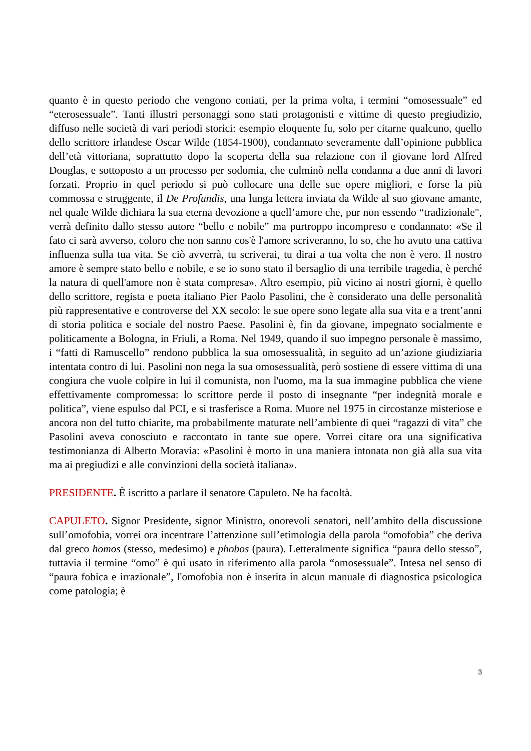quanto è in questo periodo che vengono coniati, per la prima volta, i termini “omosessuale” ed “eterosessuale”. Tanti illustri personaggi sono stati protagonisti e vittime di questo pregiudizio, diffuso nelle società di vari periodi storici: esempio eloquente fu, solo per citarne qualcuno, quello dello scrittore irlandese Oscar Wilde (1854-1900), condannato severamente dall’opinione pubblica dell’età vittoriana, soprattutto dopo la scoperta della sua relazione con il giovane lord Alfred Douglas, e sottoposto a un processo per sodomia, che culminò nella condanna a due anni di lavori forzati. Proprio in quel periodo si può collocare una delle sue opere migliori, e forse la più commossa e struggente, il De Profundis, una lunga lettera inviata da Wilde al suo giovane amante, nel quale Wilde dichiara la sua eterna devozione a quell’amore che, pur non essendo “tradizionale", verrà definito dallo stesso autore “bello e nobile” ma purtroppo incompreso e condannato: «Se il fato ci sarà avverso, coloro che non sanno cos'è l'amore scriveranno, lo so, che ho avuto una cattiva influenza sulla tua vita. Se ciò avverrà, tu scriverai, tu dirai a tua volta che non è vero. Il nostro amore è sempre stato bello e nobile, e se io sono stato il bersaglio di una terribile tragedia, è perché la natura di quell'amore non è stata compresa». Altro esempio, più vicino ai nostri giorni, è quello dello scrittore, regista e poeta italiano Pier Paolo Pasolini, che è considerato una delle personalità più rappresentative e controverse del XX secolo: le sue opere sono legate alla sua vita e a trent’anni di storia politica e sociale del nostro Paese. Pasolini è, fin da giovane, impegnato socialmente e politicamente a Bologna, in Friuli, a Roma. Nel 1949, quando il suo impegno personale è massimo, i “fatti di Ramuscello” rendono pubblica la sua omosessualità, in seguito ad un’azione giudiziaria intentata contro di lui. Pasolini non nega la sua omosessualità, però sostiene di essere vittima di una congiura che vuole colpire in lui il comunista, non l'uomo, ma la sua immagine pubblica che viene effettivamente compromessa: lo scrittore perde il posto di insegnante “per indegnità morale e politica”, viene espulso dal PCI, e si trasferisce a Roma. Muore nel 1975 in circostanze misteriose e ancora non del tutto chiarite, ma probabilmente maturate nell’ambiente di quei “ragazzi di vita” che Pasolini aveva conosciuto e raccontato in tante sue opere. Vorrei citare ora una significativa testimonianza di Alberto Moravia: «Pasolini è morto in una maniera intonata non già alla sua vita ma ai pregiudizi e alle convinzioni della società italiana».
PRESIDENTE. È iscritto a parlare il senatore Capuleto. Ne ha facoltà.
CAPULETO. Signor Presidente, signor Ministro, onorevoli senatori, nell’ambito della discussione sull’omofobia, vorrei ora incentrare l’attenzione sull’etimologia della parola “omofobia” che deriva dal greco homos (stesso, medesimo) e phobos (paura). Letteralmente significa “paura dello stesso”, tuttavia il termine “omo” è qui usato in riferimento alla parola “omosessuale”. Intesa nel senso di “paura fobica e irrazionale”, l'omofobia non è inserita in alcun manuale di diagnostica psicologica come patologia; è
3